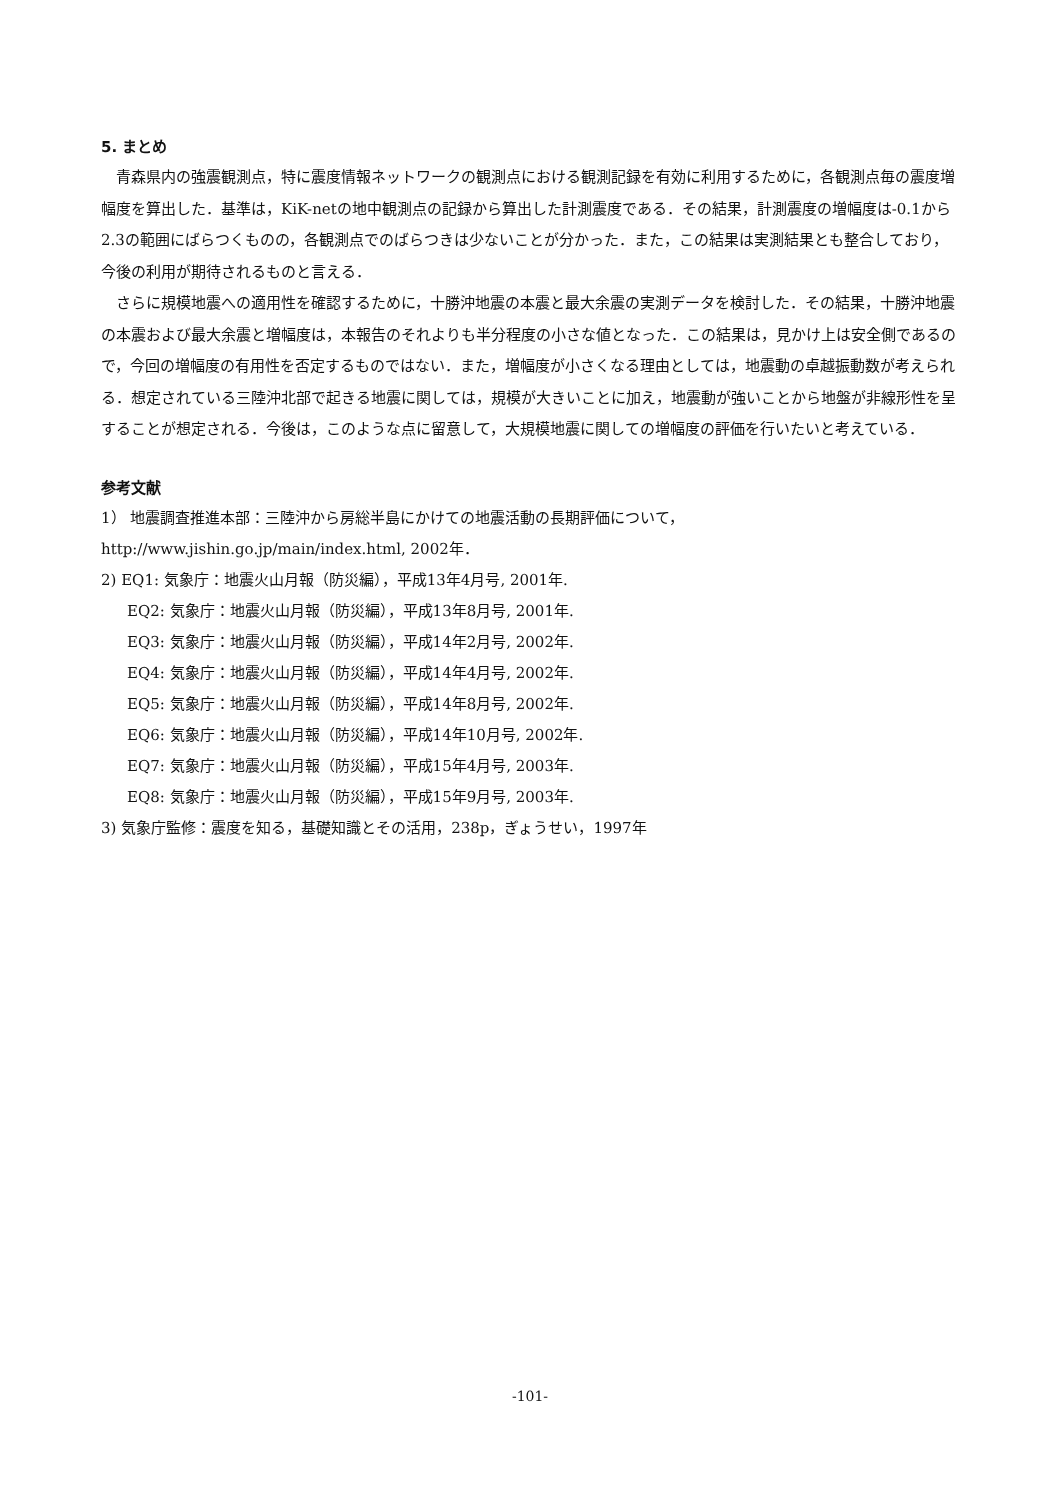5. まとめ
青森県内の強震観測点，特に震度情報ネットワークの観測点における観測記録を有効に利用するために，各観測点毎の震度増幅度を算出した．基準は，KiK-netの地中観測点の記録から算出した計測震度である．その結果，計測震度の増幅度は-0.1から2.3の範囲にばらつくものの，各観測点でのばらつきは少ないことが分かった．また，この結果は実測結果とも整合しており，今後の利用が期待されるものと言える．
さらに規模地震への適用性を確認するために，十勝沖地震の本震と最大余震の実測データを検討した．その結果，十勝沖地震の本震および最大余震と増幅度は，本報告のそれよりも半分程度の小さな値となった．この結果は，見かけ上は安全側であるので，今回の増幅度の有用性を否定するものではない．また，増幅度が小さくなる理由としては，地震動の卓越振動数が考えられる．想定されている三陸沖北部で起きる地震に関しては，規模が大きいことに加え，地震動が強いことから地盤が非線形性を呈することが想定される．今後は，このような点に留意して，大規模地震に関しての増幅度の評価を行いたいと考えている．
参考文献
1） 地震調査推進本部：三陸沖から房総半島にかけての地震活動の長期評価について，http://www.jishin.go.jp/main/index.html, 2002年．
2) EQ1: 気象庁：地震火山月報（防災編），平成13年4月号, 2001年.
EQ2: 気象庁：地震火山月報（防災編），平成13年8月号, 2001年.
EQ3: 気象庁：地震火山月報（防災編），平成14年2月号, 2002年.
EQ4: 気象庁：地震火山月報（防災編），平成14年4月号, 2002年.
EQ5: 気象庁：地震火山月報（防災編），平成14年8月号, 2002年.
EQ6: 気象庁：地震火山月報（防災編），平成14年10月号, 2002年.
EQ7: 気象庁：地震火山月報（防災編），平成15年4月号, 2003年.
EQ8: 気象庁：地震火山月報（防災編），平成15年9月号, 2003年.
3) 気象庁監修：震度を知る，基礎知識とその活用，238p，ぎょうせい，1997年
-101-